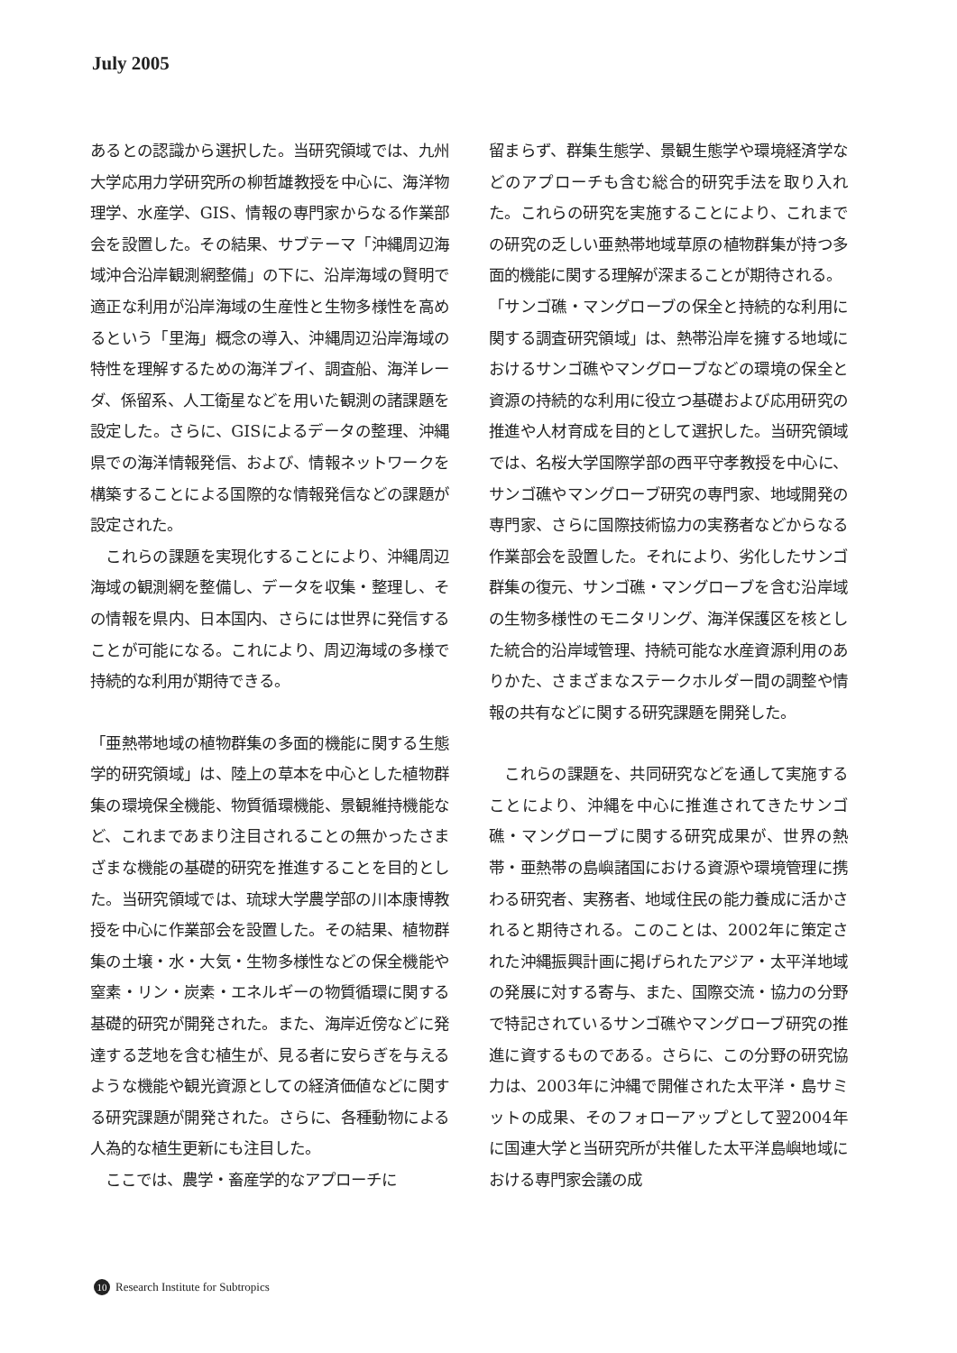July 2005
あるとの認識から選択した。当研究領域では、九州大学応用力学研究所の柳哲雄教授を中心に、海洋物理学、水産学、GIS、情報の専門家からなる作業部会を設置した。その結果、サブテーマ「沖縄周辺海域沖合沿岸観測網整備」の下に、沿岸海域の賢明で適正な利用が沿岸海域の生産性と生物多様性を高めるという「里海」概念の導入、沖縄周辺沿岸海域の特性を理解するための海洋ブイ、調査船、海洋レーダ、係留系、人工衛星などを用いた観測の諸課題を設定した。さらに、GISによるデータの整理、沖縄県での海洋情報発信、および、情報ネットワークを構築することによる国際的な情報発信などの課題が設定された。
　これらの課題を実現化することにより、沖縄周辺海域の観測網を整備し、データを収集・整理し、その情報を県内、日本国内、さらには世界に発信することが可能になる。これにより、周辺海域の多様で持続的な利用が期待できる。
「亜熱帯地域の植物群集の多面的機能に関する生態学的研究領域」は、陸上の草本を中心とした植物群集の環境保全機能、物質循環機能、景観維持機能など、これまであまり注目されることの無かったさまざまな機能の基礎的研究を推進することを目的とした。当研究領域では、琉球大学農学部の川本康博教授を中心に作業部会を設置した。その結果、植物群集の土壌・水・大気・生物多様性などの保全機能や窒素・リン・炭素・エネルギーの物質循環に関する基礎的研究が開発された。また、海岸近傍などに発達する芝地を含む植生が、見る者に安らぎを与えるような機能や観光資源としての経済価値などに関する研究課題が開発された。さらに、各種動物による人為的な植生更新にも注目した。
　ここでは、農学・畜産学的なアプローチに
留まらず、群集生態学、景観生態学や環境経済学などのアプローチも含む総合的研究手法を取り入れた。これらの研究を実施することにより、これまでの研究の乏しい亜熱帯地域草原の植物群集が持つ多面的機能に関する理解が深まることが期待される。
「サンゴ礁・マングローブの保全と持続的な利用に関する調査研究領域」は、熱帯沿岸を擁する地域におけるサンゴ礁やマングローブなどの環境の保全と資源の持続的な利用に役立つ基礎および応用研究の推進や人材育成を目的として選択した。当研究領域では、名桜大学国際学部の西平守孝教授を中心に、サンゴ礁やマングローブ研究の専門家、地域開発の専門家、さらに国際技術協力の実務者などからなる作業部会を設置した。それにより、劣化したサンゴ群集の復元、サンゴ礁・マングローブを含む沿岸域の生物多様性のモニタリング、海洋保護区を核とした統合的沿岸域管理、持続可能な水産資源利用のありかた、さまざまなステークホルダー間の調整や情報の共有などに関する研究課題を開発した。
　これらの課題を、共同研究などを通して実施することにより、沖縄を中心に推進されてきたサンゴ礁・マングローブに関する研究成果が、世界の熱帯・亜熱帯の島嶼諸国における資源や環境管理に携わる研究者、実務者、地域住民の能力養成に活かされると期待される。このことは、2002年に策定された沖縄振興計画に掲げられたアジア・太平洋地域の発展に対する寄与、また、国際交流・協力の分野で特記されているサンゴ礁やマングローブ研究の推進に資するものである。さらに、この分野の研究協力は、2003年に沖縄で開催された太平洋・島サミットの成果、そのフォローアップとして翌2004年に国連大学と当研究所が共催した太平洋島嶼地域における専門家会議の成
10 Research Institute for Subtropics